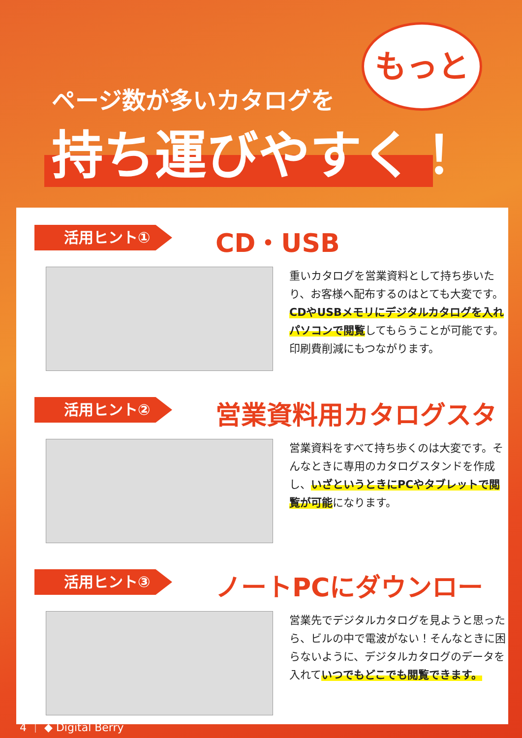ページ数が多いカタログを
もっと
持ち運びやすく！
活用ヒント① CD・USB
重いカタログを営業資料として持ち歩いたり、お客様へ配布するのはとても大変です。CDやUSBメモリにデジタルカタログを入れパソコンで閲覧してもらうことが可能です。印刷費削減にもつながります。
活用ヒント② 営業資料用カタログスタンド
営業資料をすべて持ち歩くのは大変です。そんなときに専用のカタログスタンドを作成し、いざというときにPCやタブレットで閲覧が可能になります。
活用ヒント③ ノートPCにダウンロード
営業先でデジタルカタログを見ようと思ったら、ビルの中で電波がない！そんなときに困らないように、デジタルカタログのデータを入れていつでもどこでも閲覧できます。
4 ｜ ◆ Digital Berry